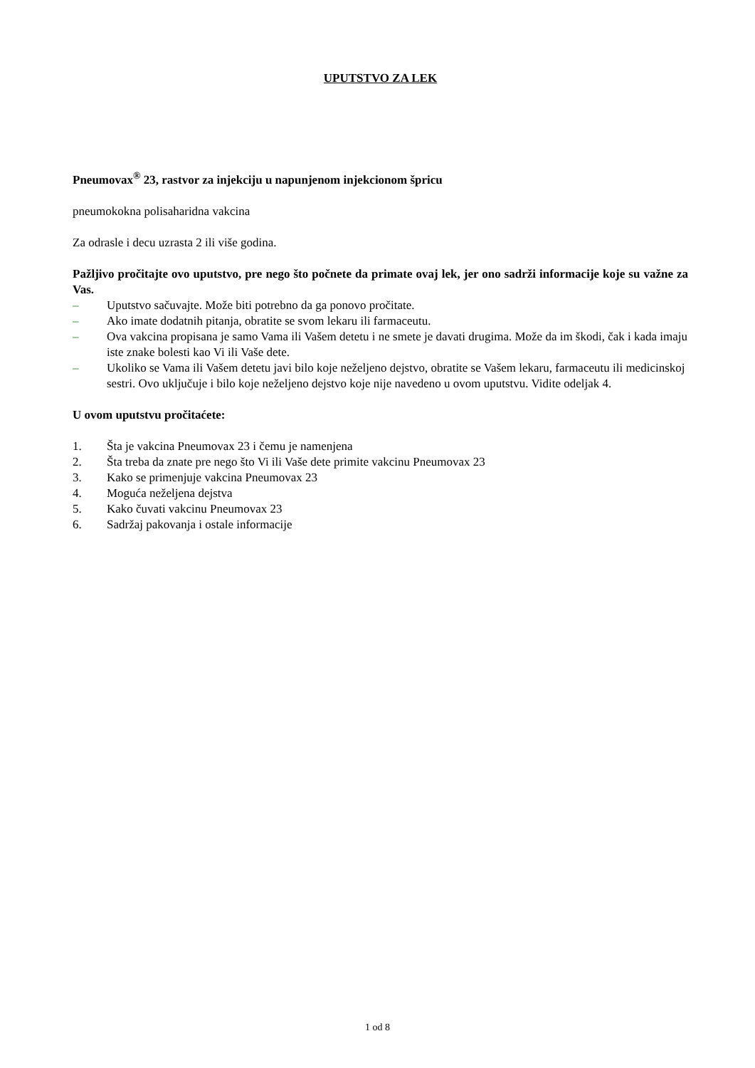UPUTSTVO ZA LEK
Pneumovax<sup>®</sup> 23, rastvor za injekciju u napunjenom injekcionom špricu
pneumokokna polisaharidna vakcina
Za odrasle i decu uzrasta 2 ili više godina.
Pažljivo pročitajte ovo uputstvo, pre nego što počnete da primate ovaj lek, jer ono sadrži informacije koje su važne za Vas.
– Uputstvo sačuvajte. Može biti potrebno da ga ponovo pročitate.
– Ako imate dodatnih pitanja, obratite se svom lekaru ili farmaceutu.
– Ova vakcina propisana je samo Vama ili Vašem detetu i ne smete je davati drugima. Može da im škodi, čak i kada imaju iste znake bolesti kao Vi ili Vaše dete.
– Ukoliko se Vama ili Vašem detetu javi bilo koje neželjeno dejstvo, obratite se Vašem lekaru, farmaceutu ili medicinskoj sestri. Ovo uključuje i bilo koje neželjeno dejstvo koje nije navedeno u ovom uputstvu. Vidite odeljak 4.
U ovom uputstvu pročitaćete:
1. Šta je vakcina Pneumovax 23 i čemu je namenjena
2. Šta treba da znate pre nego što Vi ili Vaše dete primite vakcinu Pneumovax 23
3. Kako se primenjuje vakcina Pneumovax 23
4. Moguća neželjena dejstva
5. Kako čuvati vakcinu Pneumovax 23
6. Sadržaj pakovanja i ostale informacije
1 od 8